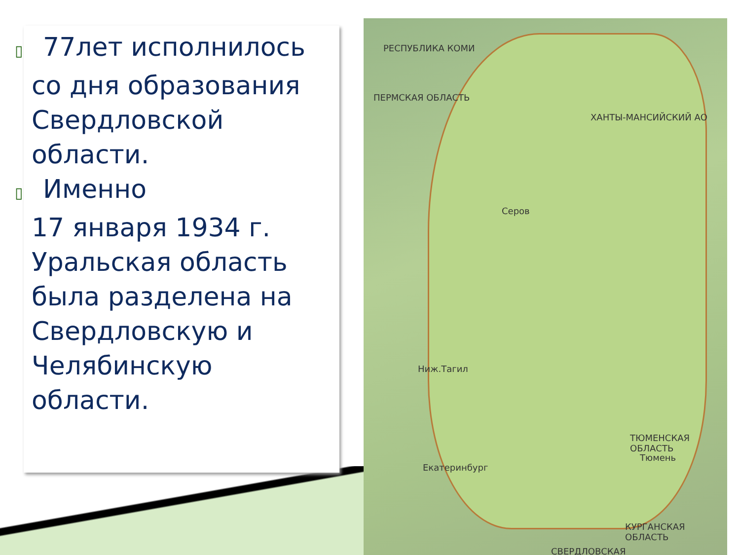▯ 77лет исполнилось
со дня образования Свердловской области.
▯ Именно
17 января 1934 г. Уральская область была разделена на Свердловскую и Челябинскую области.
РЕСПУБЛИКА КОМИ
ПЕРМСКАЯ ОБЛАСТЬ
ХАНТЫ-МАНСИЙСКИЙ АО
Серов
Ниж.Тагил
ТЮМЕНСКАЯ ОБЛАСТЬ
Тюмень
Екатеринбург
КУРГАНСКАЯ ОБЛАСТЬ
СВЕРДЛОВСКАЯ